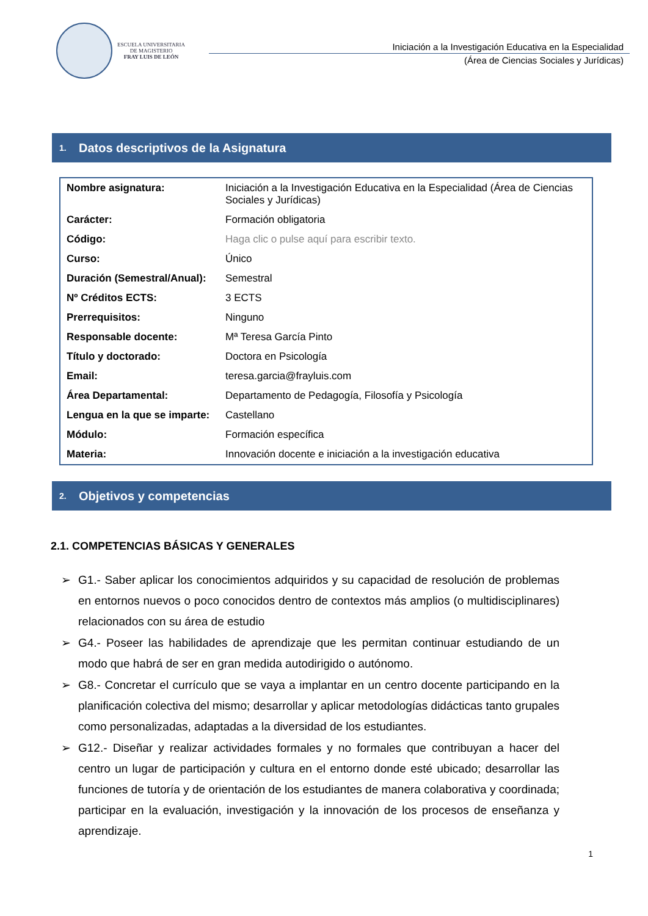ESCUELA UNIVERSITARIA
DE MAGISTERIO
FRAY LUIS DE LEÓN
Iniciación a la Investigación Educativa en la Especialidad
(Área de Ciencias Sociales y Jurídicas)
1. Datos descriptivos de la Asignatura
| Nombre asignatura: | Iniciación a la Investigación Educativa en la Especialidad (Área de Ciencias Sociales y Jurídicas) |
| Carácter: | Formación obligatoria |
| Código: | Haga clic o pulse aquí para escribir texto. |
| Curso: | Único |
| Duración (Semestral/Anual): | Semestral |
| Nº Créditos ECTS: | 3 ECTS |
| Prerrequisitos: | Ninguno |
| Responsable docente: | Mª Teresa García Pinto |
| Título y doctorado: | Doctora en Psicología |
| Email: | teresa.garcia@frayluis.com |
| Área Departamental: | Departamento de Pedagogía, Filosofía y Psicología |
| Lengua en la que se imparte: | Castellano |
| Módulo: | Formación específica |
| Materia: | Innovación docente e iniciación a la investigación educativa |
2. Objetivos y competencias
2.1. COMPETENCIAS BÁSICAS Y GENERALES
➢ G1.- Saber aplicar los conocimientos adquiridos y su capacidad de resolución de problemas en entornos nuevos o poco conocidos dentro de contextos más amplios (o multidisciplinares) relacionados con su área de estudio
➢ G4.- Poseer las habilidades de aprendizaje que les permitan continuar estudiando de un modo que habrá de ser en gran medida autodirigido o autónomo.
➢ G8.- Concretar el currículo que se vaya a implantar en un centro docente participando en la planificación colectiva del mismo; desarrollar y aplicar metodologías didácticas tanto grupales como personalizadas, adaptadas a la diversidad de los estudiantes.
➢ G12.- Diseñar y realizar actividades formales y no formales que contribuyan a hacer del centro un lugar de participación y cultura en el entorno donde esté ubicado; desarrollar las funciones de tutoría y de orientación de los estudiantes de manera colaborativa y coordinada; participar en la evaluación, investigación y la innovación de los procesos de enseñanza y aprendizaje.
1